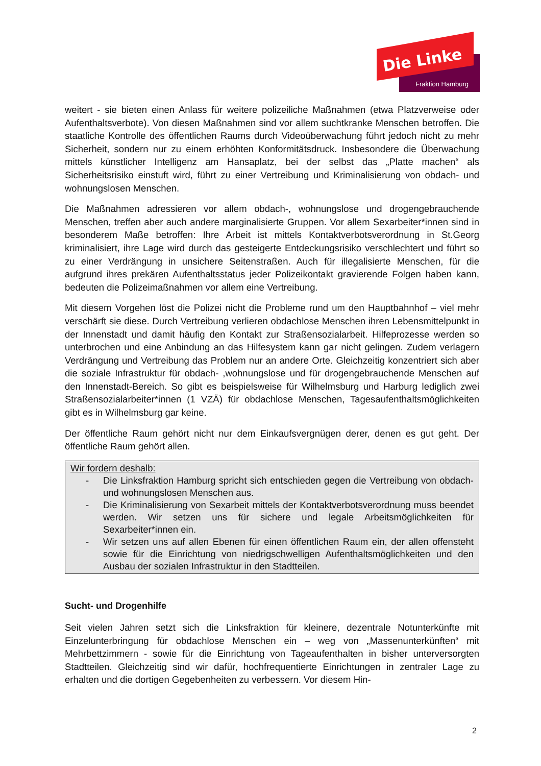Die Linke
Fraktion Hamburg
weitert - sie bieten einen Anlass für weitere polizeiliche Maßnahmen (etwa Platzverweise oder Aufenthaltsverbote). Von diesen Maßnahmen sind vor allem suchtkranke Menschen betroffen. Die staatliche Kontrolle des öffentlichen Raums durch Videoüberwachung führt jedoch nicht zu mehr Sicherheit, sondern nur zu einem erhöhten Konformitätsdruck. Insbesondere die Überwachung mittels künstlicher Intelligenz am Hansaplatz, bei der selbst das „Platte machen“ als Sicherheitsrisiko einstuft wird, führt zu einer Vertreibung und Kriminalisierung von obdach- und wohnungslosen Menschen.
Die Maßnahmen adressieren vor allem obdach-, wohnungslose und drogengebrauchende Menschen, treffen aber auch andere marginalisierte Gruppen. Vor allem Sexarbeiter*innen sind in besonderem Maße betroffen: Ihre Arbeit ist mittels Kontaktverbotsverordnung in St.Georg kriminalisiert, ihre Lage wird durch das gesteigerte Entdeckungsrisiko verschlechtert und führt so zu einer Verdrängung in unsichere Seitenstraßen. Auch für illegalisierte Menschen, für die aufgrund ihres prekären Aufenthaltsstatus jeder Polizeikontakt gravierende Folgen haben kann, bedeuten die Polizeimaßnahmen vor allem eine Vertreibung.
Mit diesem Vorgehen löst die Polizei nicht die Probleme rund um den Hauptbahnhof – viel mehr verschärft sie diese. Durch Vertreibung verlieren obdachlose Menschen ihren Lebensmittelpunkt in der Innenstadt und damit häufig den Kontakt zur Straßensozialarbeit. Hilfeprozesse werden so unterbrochen und eine Anbindung an das Hilfesystem kann gar nicht gelingen. Zudem verlagern Verdrängung und Vertreibung das Problem nur an andere Orte. Gleichzeitig konzentriert sich aber die soziale Infrastruktur für obdach- ,wohnungslose und für drogengebrauchende Menschen auf den Innenstadt-Bereich. So gibt es beispielsweise für Wilhelmsburg und Harburg lediglich zwei Straßensozialarbeiter*innen (1 VZÄ) für obdachlose Menschen, Tagesaufenthaltsmöglichkeiten gibt es in Wilhelmsburg gar keine.
Der öffentliche Raum gehört nicht nur dem Einkaufsvergnügen derer, denen es gut geht. Der öffentliche Raum gehört allen.
Wir fordern deshalb:
- Die Linksfraktion Hamburg spricht sich entschieden gegen die Vertreibung von obdach- und wohnungslosen Menschen aus.
- Die Kriminalisierung von Sexarbeit mittels der Kontaktverbotsverordnung muss beendet werden. Wir setzen uns für sichere und legale Arbeitsmöglichkeiten für Sexarbeiter*innen ein.
- Wir setzen uns auf allen Ebenen für einen öffentlichen Raum ein, der allen offensteht sowie für die Einrichtung von niedrigschwelligen Aufenthaltsmöglichkeiten und den Ausbau der sozialen Infrastruktur in den Stadtteilen.
Sucht- und Drogenhilfe
Seit vielen Jahren setzt sich die Linksfraktion für kleinere, dezentrale Notunterkünfte mit Einzelunterbringung für obdachlose Menschen ein – weg von „Massenunterkünften“ mit Mehrbettzimmern - sowie für die Einrichtung von Tageaufenthalten in bisher unterversorgten Stadtteilen. Gleichzeitig sind wir dafür, hochfrequentierte Einrichtungen in zentraler Lage zu erhalten und die dortigen Gegebenheiten zu verbessern. Vor diesem Hin-
2